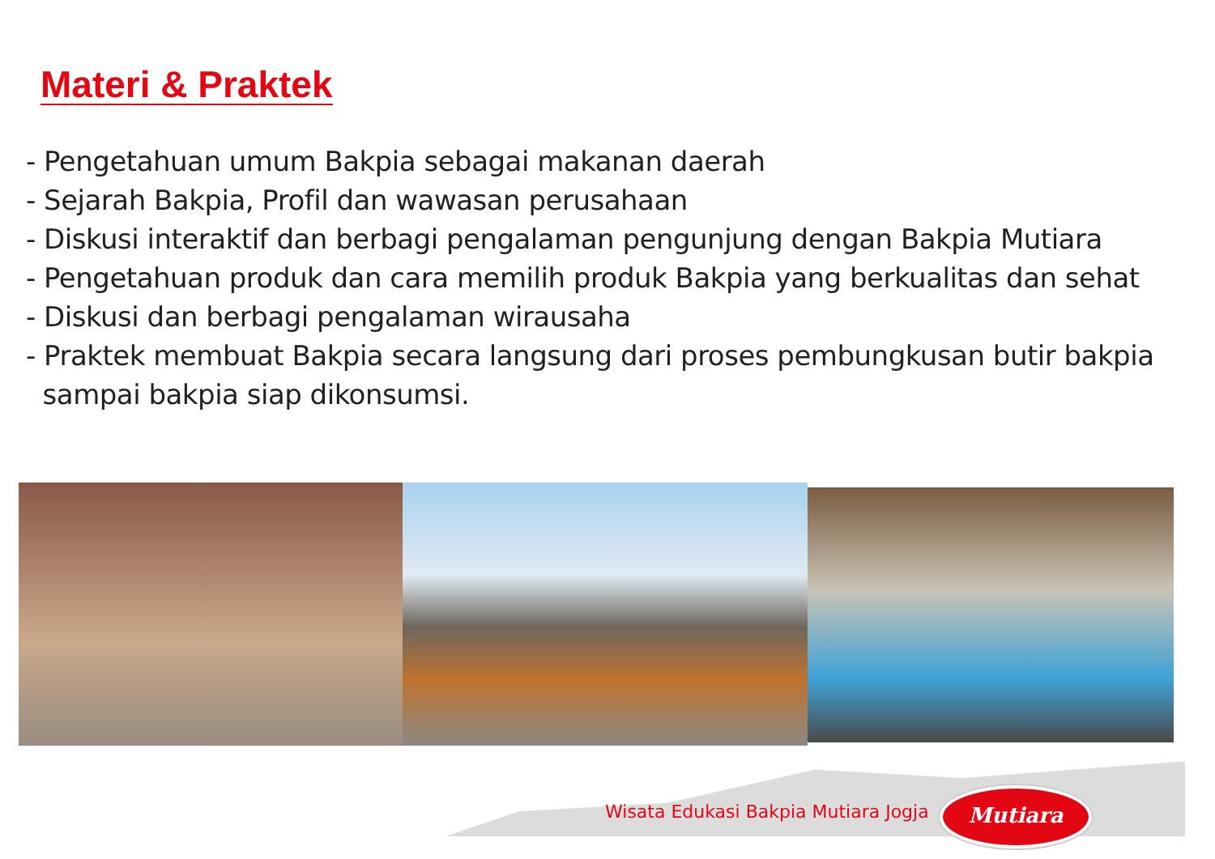Materi & Praktek
- Pengetahuan umum Bakpia sebagai makanan daerah
- Sejarah Bakpia, Profil dan wawasan perusahaan
- Diskusi interaktif dan berbagi pengalaman pengunjung dengan Bakpia Mutiara
- Pengetahuan produk dan cara memilih produk Bakpia yang berkualitas dan sehat
- Diskusi dan berbagi pengalaman wirausaha
- Praktek membuat Bakpia secara langsung dari proses pembungkusan butir bakpia
sampai bakpia siap dikonsumsi.
Wisata Edukasi Bakpia Mutiara Jogja
Mutiara